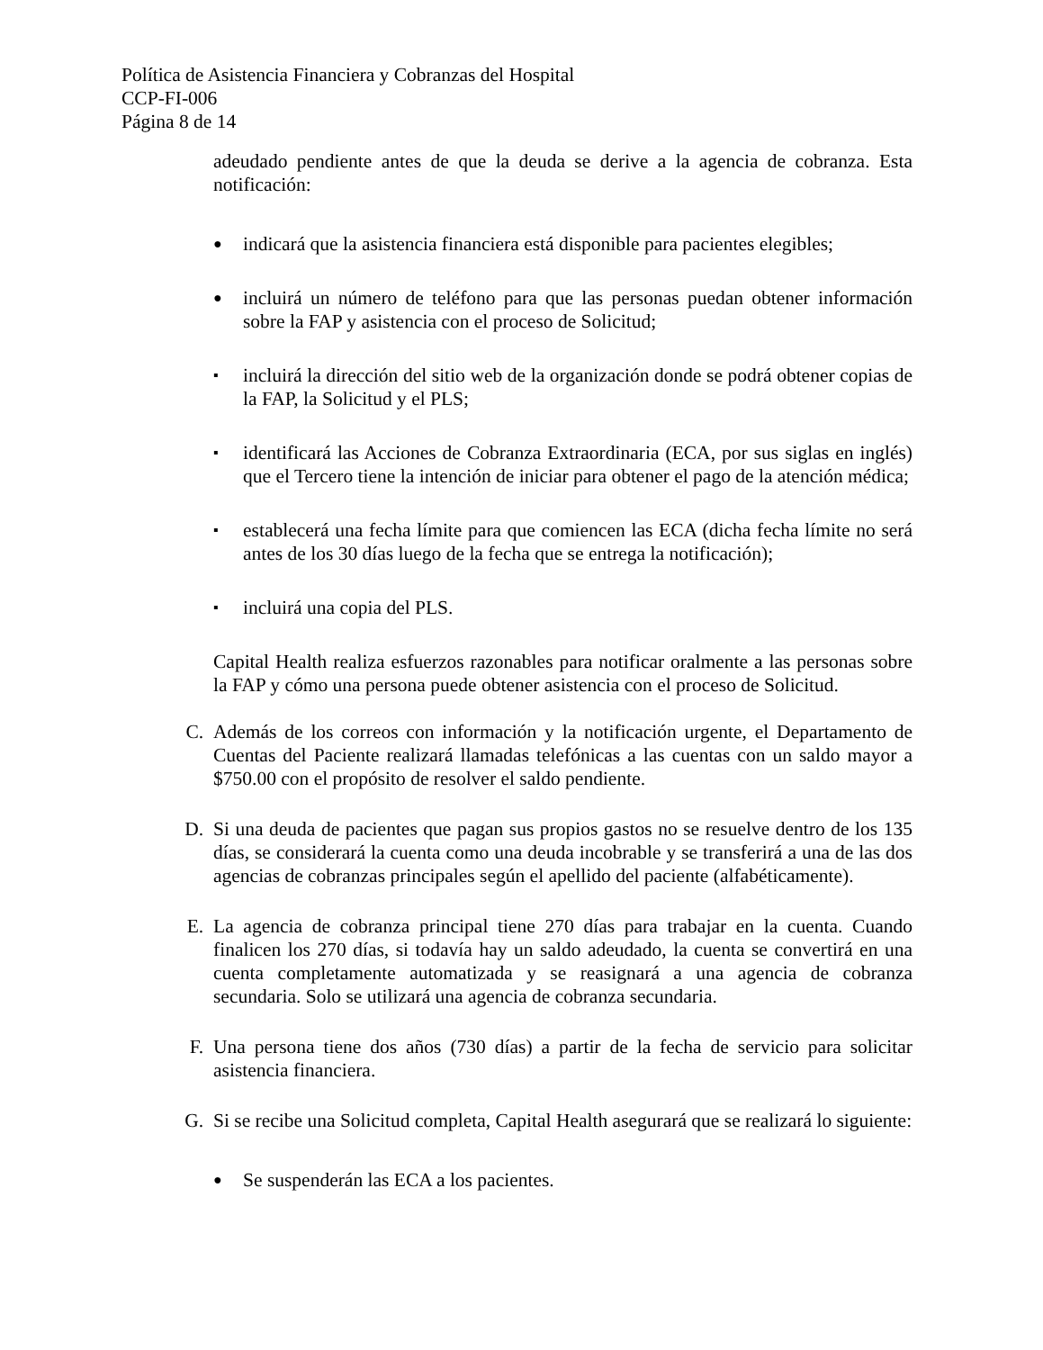Política de Asistencia Financiera y Cobranzas del Hospital
CCP-FI-006
Página 8 de 14
adeudado pendiente antes de que la deuda se derive a la agencia de cobranza. Esta notificación:
●
indicará que la asistencia financiera está disponible para pacientes elegibles;
●
incluirá un número de teléfono para que las personas puedan obtener información sobre la FAP y asistencia con el proceso de Solicitud;
▪
incluirá la dirección del sitio web de la organización donde se podrá obtener copias de la FAP, la Solicitud y el PLS;
▪
identificará las Acciones de Cobranza Extraordinaria (ECA, por sus siglas en inglés) que el Tercero tiene la intención de iniciar para obtener el pago de la atención médica;
▪
establecerá una fecha límite para que comiencen las ECA (dicha fecha límite no será antes de los 30 días luego de la fecha que se entrega la notificación);
▪
incluirá una copia del PLS.
Capital Health realiza esfuerzos razonables para notificar oralmente a las personas sobre la FAP y cómo una persona puede obtener asistencia con el proceso de Solicitud.
C. Además de los correos con información y la notificación urgente, el Departamento de Cuentas del Paciente realizará llamadas telefónicas a las cuentas con un saldo mayor a $750.00 con el propósito de resolver el saldo pendiente.
D. Si una deuda de pacientes que pagan sus propios gastos no se resuelve dentro de los 135 días, se considerará la cuenta como una deuda incobrable y se transferirá a una de las dos agencias de cobranzas principales según el apellido del paciente (alfabéticamente).
E. La agencia de cobranza principal tiene 270 días para trabajar en la cuenta. Cuando finalicen los 270 días, si todavía hay un saldo adeudado, la cuenta se convertirá en una cuenta completamente automatizada y se reasignará a una agencia de cobranza secundaria. Solo se utilizará una agencia de cobranza secundaria.
F. Una persona tiene dos años (730 días) a partir de la fecha de servicio para solicitar asistencia financiera.
G. Si se recibe una Solicitud completa, Capital Health asegurará que se realizará lo siguiente:
●
Se suspenderán las ECA a los pacientes.